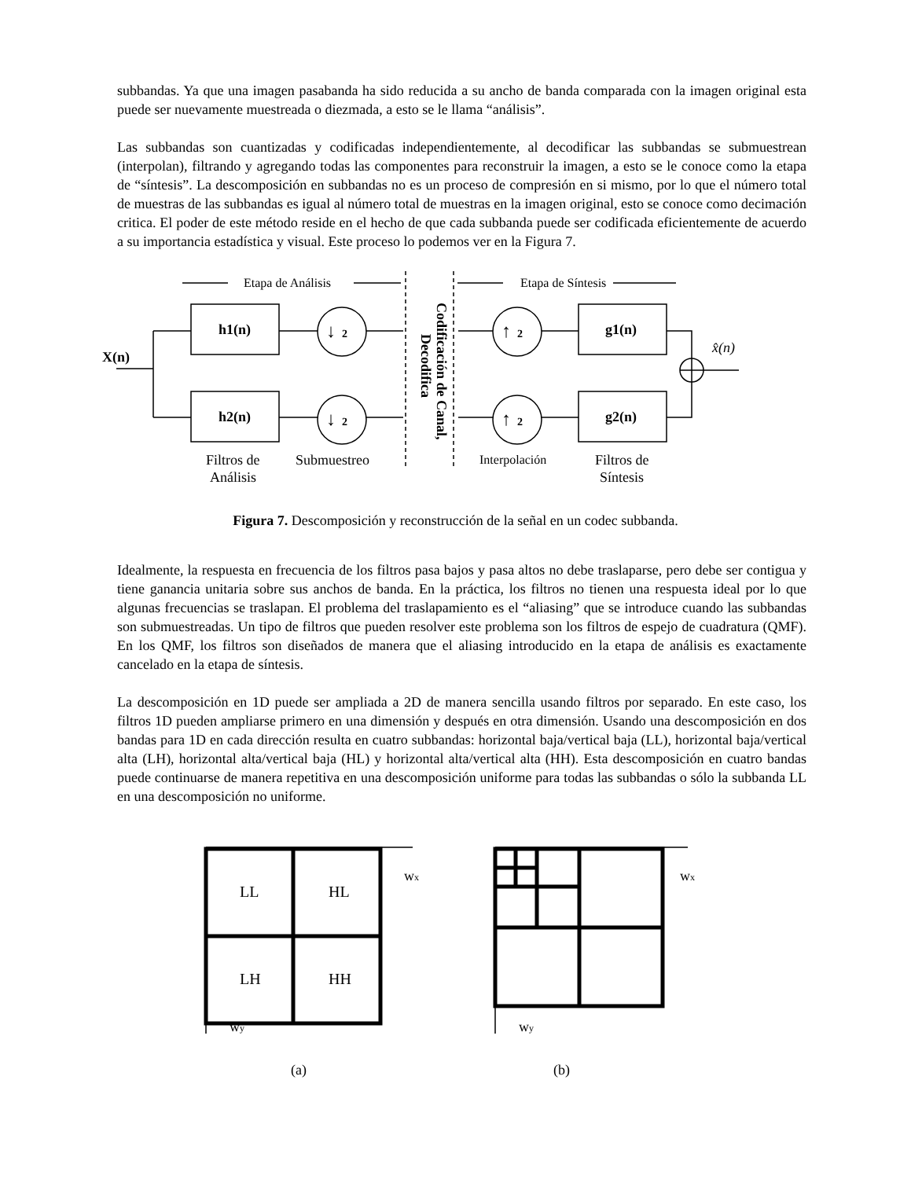subbandas. Ya que una imagen pasabanda ha sido reducida a su ancho de banda comparada con la imagen original esta puede ser nuevamente muestreada o diezmada, a esto se le llama “análisis”.
Las subbandas son cuantizadas y codificadas independientemente, al decodificar las subbandas se submuestrean (interpolan), filtrando y agregando todas las componentes para reconstruir la imagen, a esto se le conoce como la etapa de “síntesis”. La descomposición en subbandas no es un proceso de compresión en si mismo, por lo que el número total de muestras de las subbandas es igual al número total de muestras en la imagen original, esto se conoce como decimación critica. El poder de este método reside en el hecho de que cada subbanda puede ser codificada eficientemente de acuerdo a su importancia estadística y visual. Este proceso lo podemos ver en la Figura 7.
X(n)
h1(n)
h2(n)
g1(n)
g2(n)
↓
2
↓
2
↑
2
↑
2
x̂(n)
Etapa de Análisis
Etapa de Síntesis
Codificación de Canal,
Decodifica
Filtros de
Análisis
Submuestreo
Interpolación
Filtros de
Síntesis
Figura 7. Descomposición y reconstrucción de la señal en un codec subbanda.
Idealmente, la respuesta en frecuencia de los filtros pasa bajos y pasa altos no debe traslaparse, pero debe ser contigua y tiene ganancia unitaria sobre sus anchos de banda. En la práctica, los filtros no tienen una respuesta ideal por lo que algunas frecuencias se traslapan. El problema del traslapamiento es el “aliasing” que se introduce cuando las subbandas son submuestreadas. Un tipo de filtros que pueden resolver este problema son los filtros de espejo de cuadratura (QMF). En los QMF, los filtros son diseñados de manera que el aliasing introducido en la etapa de análisis es exactamente cancelado en la etapa de síntesis.
La descomposición en 1D puede ser ampliada a 2D de manera sencilla usando filtros por separado. En este caso, los filtros 1D pueden ampliarse primero en una dimensión y después en otra dimensión. Usando una descomposición en dos bandas para 1D en cada dirección resulta en cuatro subbandas: horizontal baja/vertical baja (LL), horizontal baja/vertical alta (LH), horizontal alta/vertical baja (HL) y horizontal alta/vertical alta (HH). Esta descomposición en cuatro bandas puede continuarse de manera repetitiva en una descomposición uniforme para todas las subbandas o sólo la subbanda LL en una descomposición no uniforme.
LL
HL
LH
HH
wx
wx
wy
wy
(a)
(b)